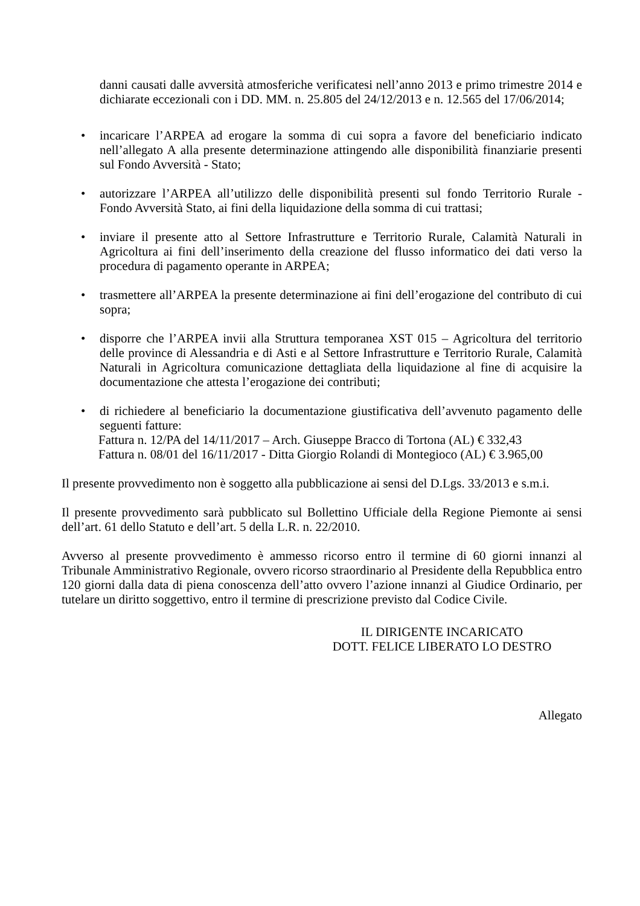danni causati dalle avversità atmosferiche verificatesi nell’anno 2013 e primo trimestre 2014 e dichiarate eccezionali con i DD. MM. n. 25.805 del 24/12/2013 e n. 12.565 del 17/06/2014;
• incaricare l’ARPEA ad erogare la somma di cui sopra a favore del beneficiario indicato nell’allegato A alla presente determinazione attingendo alle disponibilità finanziarie presenti sul Fondo Avversità - Stato;
• autorizzare l’ARPEA all’utilizzo delle disponibilità presenti sul fondo Territorio Rurale - Fondo Avversità Stato, ai fini della liquidazione della somma di cui trattasi;
• inviare il presente atto al Settore Infrastrutture e Territorio Rurale, Calamità Naturali in Agricoltura ai fini dell’inserimento della creazione del flusso informatico dei dati verso la procedura di pagamento operante in ARPEA;
• trasmettere all’ARPEA la presente determinazione ai fini dell’erogazione del contributo di cui sopra;
• disporre che l’ARPEA invii alla Struttura temporanea XST 015 – Agricoltura del territorio delle province di Alessandria e di Asti e al Settore Infrastrutture e Territorio Rurale, Calamità Naturali in Agricoltura comunicazione dettagliata della liquidazione al fine di acquisire la documentazione che attesta l’erogazione dei contributi;
• di richiedere al beneficiario la documentazione giustificativa dell’avvenuto pagamento delle seguenti fatture:
Fattura n. 12/PA del 14/11/2017 – Arch. Giuseppe Bracco di Tortona (AL) € 332,43
Fattura n. 08/01 del 16/11/2017 - Ditta Giorgio Rolandi di Montegioco (AL) € 3.965,00
Il presente provvedimento non è soggetto alla pubblicazione ai sensi del D.Lgs. 33/2013 e s.m.i.
Il presente provvedimento sarà pubblicato sul Bollettino Ufficiale della Regione Piemonte ai sensi dell’art. 61 dello Statuto e dell’art. 5 della L.R. n. 22/2010.
Avverso al presente provvedimento è ammesso ricorso entro il termine di 60 giorni innanzi al Tribunale Amministrativo Regionale, ovvero ricorso straordinario al Presidente della Repubblica entro 120 giorni dalla data di piena conoscenza dell’atto ovvero l’azione innanzi al Giudice Ordinario, per tutelare un diritto soggettivo, entro il termine di prescrizione previsto dal Codice Civile.
IL DIRIGENTE INCARICATO
DOTT. FELICE LIBERATO LO DESTRO
Allegato